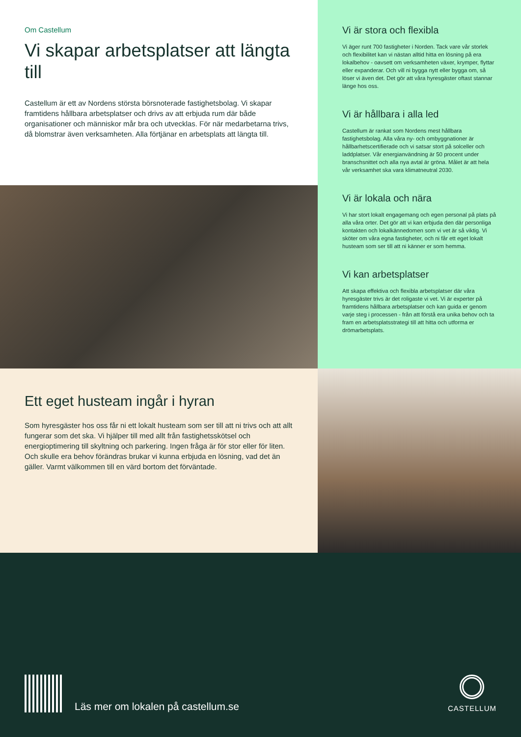Om Castellum
Vi skapar arbetsplatser att längta till
Castellum är ett av Nordens största börsnoterade fastighetsbolag. Vi skapar framtidens hållbara arbetsplatser och drivs av att erbjuda rum där både organisationer och människor mår bra och utvecklas. För när medarbetarna trivs, då blomstrar även verksamheten. Alla förtjänar en arbetsplats att längta till.
Vi är stora och flexibla
Vi äger runt 700 fastigheter i Norden. Tack vare vår storlek och flexibilitet kan vi nästan alltid hitta en lösning på era lokalbehov - oavsett om verksamheten växer, krymper, flyttar eller expanderar. Och vill ni bygga nytt eller bygga om, så löser vi även det. Det gör att våra hyresgäster oftast stannar länge hos oss.
Vi är hållbara i alla led
Castellum är rankat som Nordens mest hållbara fastighetsbolag. Alla våra ny- och ombyggnationer är hållbarhetscertifierade och vi satsar stort på solceller och laddplatser. Vår energianvändning är 50 procent under branschsnittet och alla nya avtal är gröna. Målet är att hela vår verksamhet ska vara klimatneutral 2030.
Vi är lokala och nära
Vi har stort lokalt engagemang och egen personal på plats på alla våra orter. Det gör att vi kan erbjuda den där personliga kontakten och lokalkännedomen som vi vet är så viktig. Vi sköter om våra egna fastigheter, och ni får ett eget lokalt husteam som ser till att ni känner er som hemma.
Vi kan arbetsplatser
Att skapa effektiva och flexibla arbetsplatser där våra hyresgäster trivs är det roligaste vi vet. Vi är experter på framtidens hållbara arbetsplatser och kan guida er genom varje steg i processen - från att förstå era unika behov och ta fram en arbetsplatsstrategi till att hitta och utforma er drömarbetsplats.
Ett eget husteam ingår i hyran
Som hyresgäster hos oss får ni ett lokalt husteam som ser till att ni trivs och att allt fungerar som det ska. Vi hjälper till med allt från fastighetsskötsel och energioptimering till skyltning och parkering. Ingen fråga är för stor eller för liten. Och skulle era behov förändras brukar vi kunna erbjuda en lösning, vad det än gäller. Varmt välkommen till en värd bortom det förväntade.
Läs mer om lokalen på castellum.se
CASTELLUM